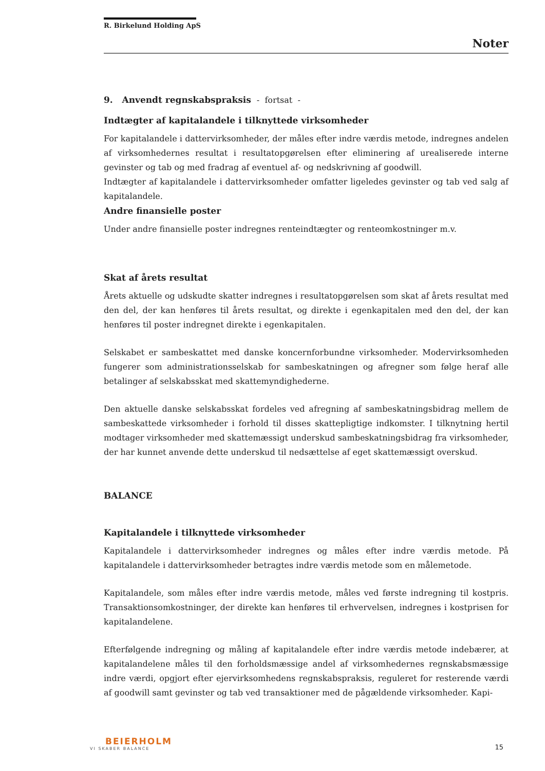R. Birkelund Holding ApS
Noter
9. Anvendt regnskabspraksis - fortsat -
Indtægter af kapitalandele i tilknyttede virksomheder
For kapitalandele i dattervirksomheder, der måles efter indre værdis metode, indregnes andelen af virksomhedernes resultat i resultatopgørelsen efter eliminering af urealiserede interne gevinster og tab og med fradrag af eventuel af- og nedskrivning af goodwill.
Indtægter af kapitalandele i dattervirksomheder omfatter ligeledes gevinster og tab ved salg af kapitalandele.
Andre finansielle poster
Under andre finansielle poster indregnes renteindtægter og renteomkostninger m.v.
Skat af årets resultat
Årets aktuelle og udskudte skatter indregnes i resultatopgørelsen som skat af årets resultat med den del, der kan henføres til årets resultat, og direkte i egenkapitalen med den del, der kan henføres til poster indregnet direkte i egenkapitalen.
Selskabet er sambeskattet med danske koncernforbundne virksomheder. Modervirksomheden fungerer som administrationsselskab for sambeskatningen og afregner som følge heraf alle betalinger af selskabsskat med skattemyndighederne.
Den aktuelle danske selskabsskat fordeles ved afregning af sambeskatningsbidrag mellem de sambeskattede virksomheder i forhold til disses skattepligtige indkomster. I tilknytning hertil modtager virksomheder med skattemæssigt underskud sambeskatningsbidrag fra virksomheder, der har kunnet anvende dette underskud til nedsættelse af eget skattemæssigt overskud.
BALANCE
Kapitalandele i tilknyttede virksomheder
Kapitalandele i dattervirksomheder indregnes og måles efter indre værdis metode. På kapitalandele i dattervirksomheder betragtes indre værdis metode som en målemetode.
Kapitalandele, som måles efter indre værdis metode, måles ved første indregning til kostpris. Transaktionsomkostninger, der direkte kan henføres til erhvervelsen, indregnes i kostprisen for kapitalandelene.
Efterfølgende indregning og måling af kapitalandele efter indre værdis metode indebærer, at kapitalandelene måles til den forholdsmæssige andel af virksomhedernes regnskabsmæssige indre værdi, opgjort efter ejervirksomhedens regnskabspraksis, reguleret for resterende værdi af goodwill samt gevinster og tab ved transaktioner med de pågældende virksomheder. Kapi-
BEIERHOLM
VI SKABER BALANCE
15